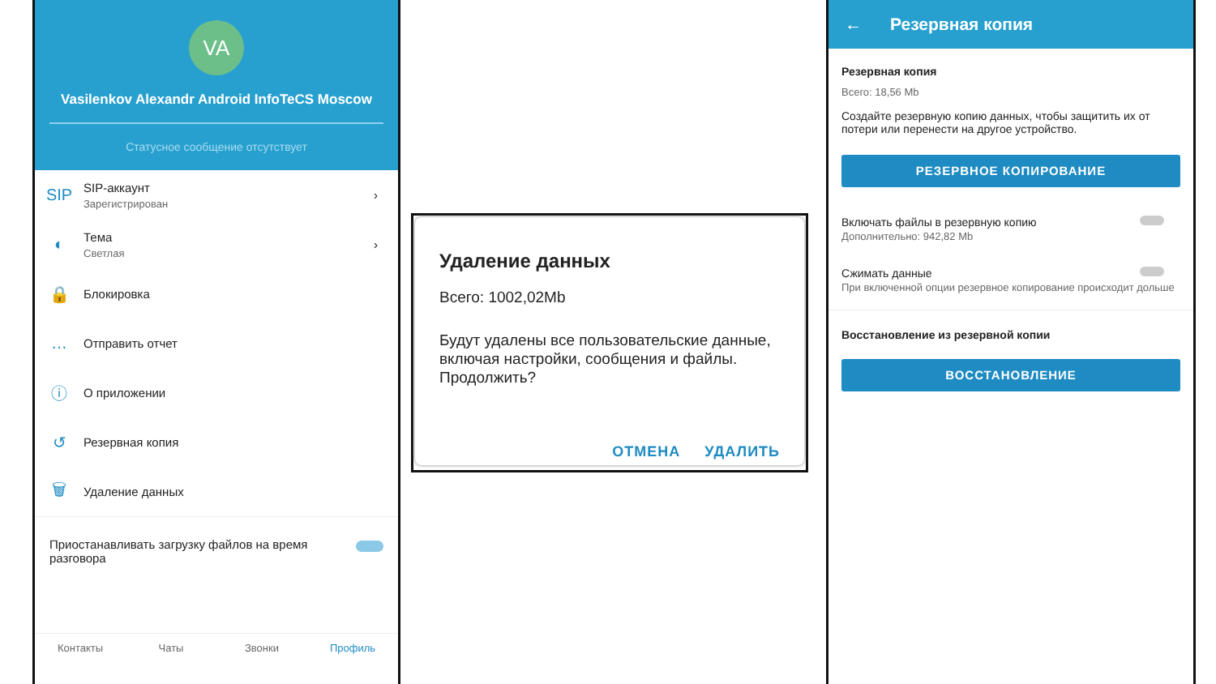VA
Vasilenkov Alexandr Android InfoTeCS Moscow
Статусное сообщение отсутствует
SIP
SIP-аккаунт
Зарегистрирован
›
◐
Тема
Светлая
›
🔒
Блокировка
…
Отправить отчет
ⓘ
О приложении
↺
Резервная копия
🗑
Удаление данных
Приостанавливать загрузку файлов на время разговора
Контакты Чаты Звонки Профиль
Удаление данных
Всего: 1002,02Mb
Будут удалены все пользовательские данные, включая настройки, сообщения и файлы. Продолжить?
ОТМЕНА УДАЛИТЬ
← Резервная копия
Резервная копия
Всего: 18,56 Mb
Создайте резервную копию данных, чтобы защитить их от потери или перенести на другое устройство.
РЕЗЕРВНОЕ КОПИРОВАНИЕ
Включать файлы в резервную копию
Дополнительно: 942,82 Mb
Сжимать данные
При включенной опции резервное копирование происходит дольше
Восстановление из резервной копии
ВОССТАНОВЛЕНИЕ